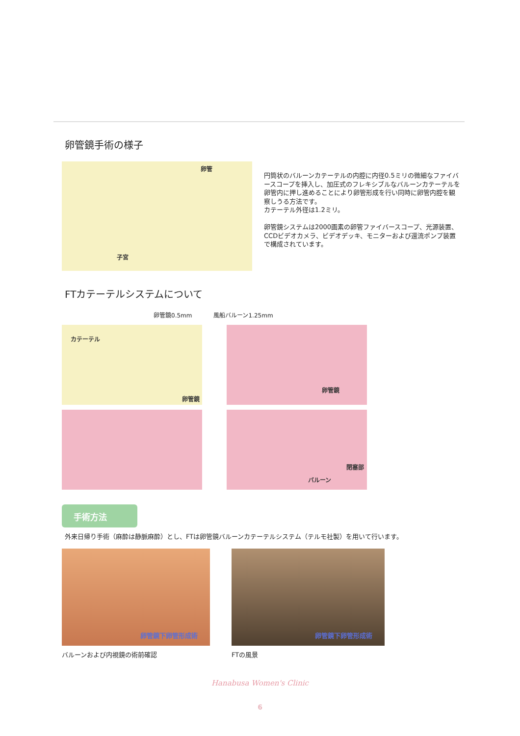卵管鏡手術の様子
卵管
子宮
円筒状のバルーンカテーテルの内腔に内径0.5ミリの微細なファイバースコープを挿入し、加圧式のフレキシブルなバルーンカテーテルを卵管内に押し進めることにより卵管形成を行い同時に卵管内腔を観察しうる方法です。
カテーテル外径は1.2ミリ。
卵管鏡システムは2000画素の卵管ファイバースコープ、光源装置、CCDビデオカメラ、ビデオデッキ、モニターおよび還流ポンプ装置で構成されています。
FTカテーテルシステムについて
卵管鏡0.5mm 風船バルーン1.25mm
カテーテル
卵管鏡
卵管鏡
閉塞部
バルーン
手術方法
外来日帰り手術（麻酔は静脈麻酔）とし、FTは卵管鏡バルーンカテーテルシステム（テルモ社製）を用いて行います。
卵管鏡下卵管形成術
バルーンおよび内視鏡の術前確認
卵管鏡下卵管形成術
FTの風景
Hanabusa Women's Clinic
6